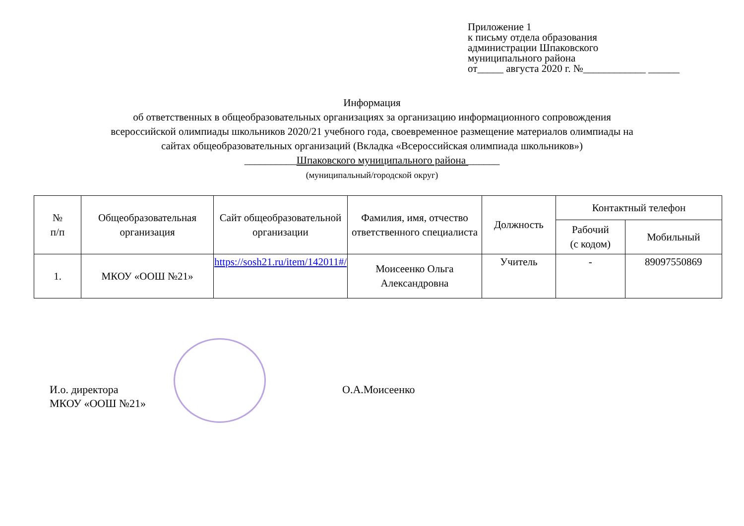Приложение 1
к письму отдела образования
администрации Шпаковского
муниципального района
от_____ августа 2020 г. №____________ ______
Информация
об ответственных в общеобразовательных организациях за организацию информационного сопровождения
всероссийской олимпиады школьников 2020/21 учебного года, своевременное размещение материалов олимпиады на
сайтах общеобразовательных организаций (Вкладка «Всероссийская олимпиада школьников»)
__________Шпаковского муниципального района ______
(муниципальный/городской округ)
| № п/п | Общеобразовательная организация | Сайт общеобразовательной организации | Фамилия, имя, отчество ответственного специалиста | Должность | Контактный телефон | |
| --- | --- | --- | --- | --- | --- | --- |
| | | | | | Рабочий (с кодом) | Мобильный |
| 1. | МКОУ «ООШ №21» | https://sosh21.ru/item/142011#/ | Моисеенко Ольга Александровна | Учитель | - | 89097550869 |
И.о. директора
МКОУ «ООШ №21»
О.А.Моисеенко